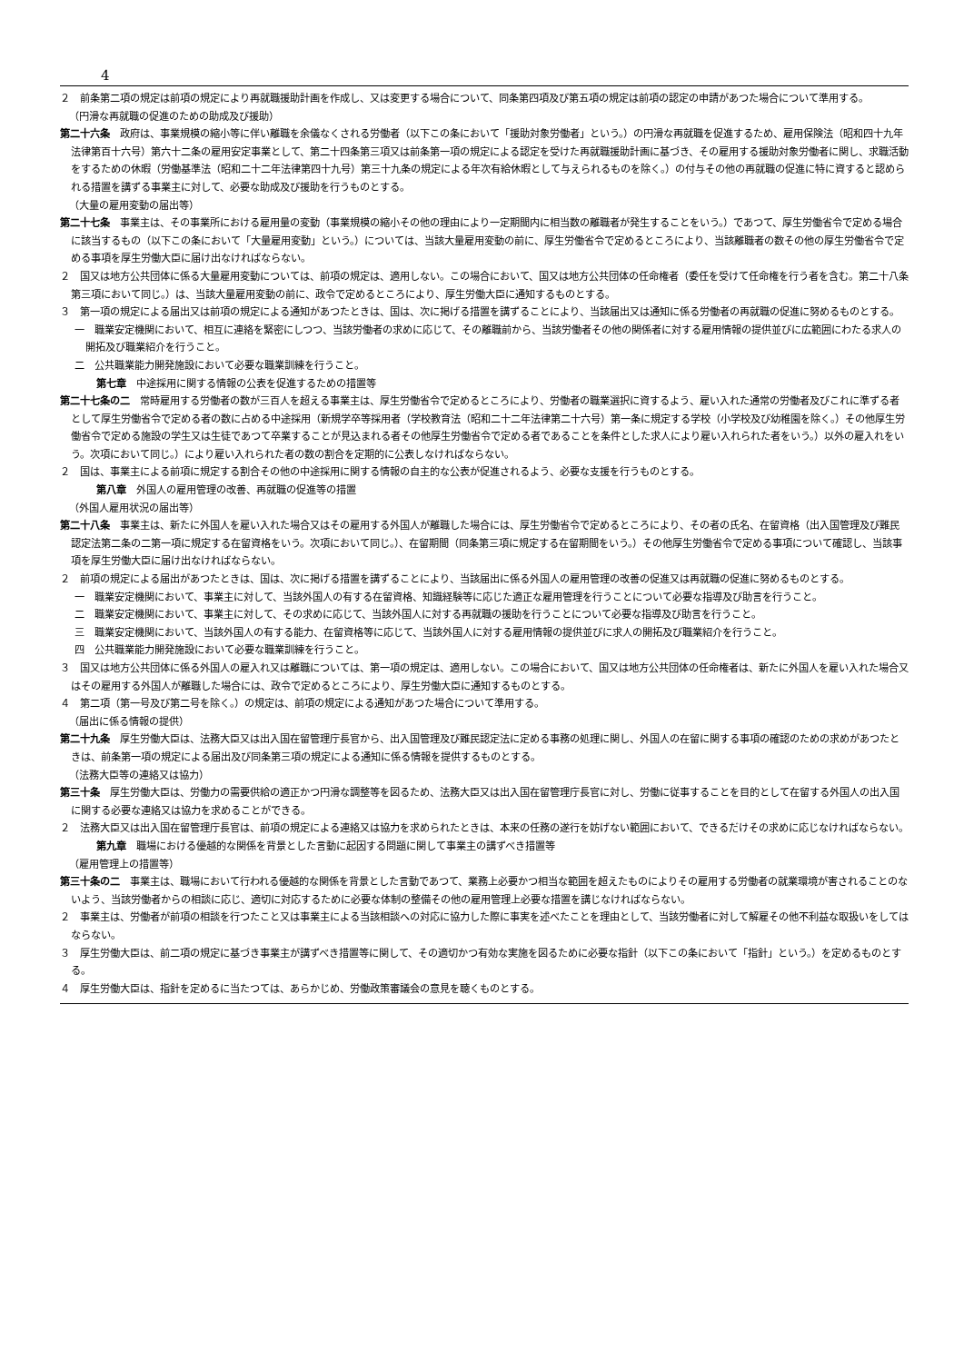4
２　前条第二項の規定は前項の規定により再就職援助計画を作成し、又は変更する場合について、同条第四項及び第五項の規定は前項の認定の申請があつた場合について準用する。
（円滑な再就職の促進のための助成及び援助）
第二十六条　政府は、事業規模の縮小等に伴い離職を余儀なくされる労働者（以下この条において「援助対象労働者」という。）の円滑な再就職を促進するため、雇用保険法（昭和四十九年法律第百十六号）第六十二条の雇用安定事業として、第二十四条第三項又は前条第一項の規定による認定を受けた再就職援助計画に基づき、その雇用する援助対象労働者に関し、求職活動をするための休暇（労働基準法（昭和二十二年法律第四十九号）第三十九条の規定による年次有給休暇として与えられるものを除く。）の付与その他の再就職の促進に特に資すると認められる措置を講ずる事業主に対して、必要な助成及び援助を行うものとする。
（大量の雇用変動の届出等）
第二十七条　事業主は、その事業所における雇用量の変動（事業規模の縮小その他の理由により一定期間内に相当数の離職者が発生することをいう。）であつて、厚生労働省令で定める場合に該当するもの（以下この条において「大量雇用変動」という。）については、当該大量雇用変動の前に、厚生労働省令で定めるところにより、当該離職者の数その他の厚生労働省令で定める事項を厚生労働大臣に届け出なければならない。
２　国又は地方公共団体に係る大量雇用変動については、前項の規定は、適用しない。この場合において、国又は地方公共団体の任命権者（委任を受けて任命権を行う者を含む。第二十八条第三項において同じ。）は、当該大量雇用変動の前に、政令で定めるところにより、厚生労働大臣に通知するものとする。
３　第一項の規定による届出又は前項の規定による通知があつたときは、国は、次に掲げる措置を講ずることにより、当該届出又は通知に係る労働者の再就職の促進に努めるものとする。
一　職業安定機関において、相互に連絡を緊密にしつつ、当該労働者の求めに応じて、その離職前から、当該労働者その他の関係者に対する雇用情報の提供並びに広範囲にわたる求人の開拓及び職業紹介を行うこと。
二　公共職業能力開発施設において必要な職業訓練を行うこと。
第七章　中途採用に関する情報の公表を促進するための措置等
第二十七条の二　常時雇用する労働者の数が三百人を超える事業主は、厚生労働省令で定めるところにより、労働者の職業選択に資するよう、雇い入れた通常の労働者及びこれに準ずる者として厚生労働省令で定める者の数に占める中途採用（新規学卒等採用者（学校教育法（昭和二十二年法律第二十六号）第一条に規定する学校（小学校及び幼稚園を除く。）その他厚生労働省令で定める施設の学生又は生徒であつて卒業することが見込まれる者その他厚生労働省令で定める者であることを条件とした求人により雇い入れられた者をいう。）以外の雇入れをいう。次項において同じ。）により雇い入れられた者の数の割合を定期的に公表しなければならない。
２　国は、事業主による前項に規定する割合その他の中途採用に関する情報の自主的な公表が促進されるよう、必要な支援を行うものとする。
第八章　外国人の雇用管理の改善、再就職の促進等の措置
（外国人雇用状況の届出等）
第二十八条　事業主は、新たに外国人を雇い入れた場合又はその雇用する外国人が離職した場合には、厚生労働省令で定めるところにより、その者の氏名、在留資格（出入国管理及び難民認定法第二条の二第一項に規定する在留資格をいう。次項において同じ。）、在留期間（同条第三項に規定する在留期間をいう。）その他厚生労働省令で定める事項について確認し、当該事項を厚生労働大臣に届け出なければならない。
２　前項の規定による届出があつたときは、国は、次に掲げる措置を講ずることにより、当該届出に係る外国人の雇用管理の改善の促進又は再就職の促進に努めるものとする。
一　職業安定機関において、事業主に対して、当該外国人の有する在留資格、知識経験等に応じた適正な雇用管理を行うことについて必要な指導及び助言を行うこと。
二　職業安定機関において、事業主に対して、その求めに応じて、当該外国人に対する再就職の援助を行うことについて必要な指導及び助言を行うこと。
三　職業安定機関において、当該外国人の有する能力、在留資格等に応じて、当該外国人に対する雇用情報の提供並びに求人の開拓及び職業紹介を行うこと。
四　公共職業能力開発施設において必要な職業訓練を行うこと。
３　国又は地方公共団体に係る外国人の雇入れ又は離職については、第一項の規定は、適用しない。この場合において、国又は地方公共団体の任命権者は、新たに外国人を雇い入れた場合又はその雇用する外国人が離職した場合には、政令で定めるところにより、厚生労働大臣に通知するものとする。
４　第二項（第一号及び第二号を除く。）の規定は、前項の規定による通知があつた場合について準用する。
（届出に係る情報の提供）
第二十九条　厚生労働大臣は、法務大臣又は出入国在留管理庁長官から、出入国管理及び難民認定法に定める事務の処理に関し、外国人の在留に関する事項の確認のための求めがあつたときは、前条第一項の規定による届出及び同条第三項の規定による通知に係る情報を提供するものとする。
（法務大臣等の連絡又は協力）
第三十条　厚生労働大臣は、労働力の需要供給の適正かつ円滑な調整等を図るため、法務大臣又は出入国在留管理庁長官に対し、労働に従事することを目的として在留する外国人の出入国に関する必要な連絡又は協力を求めることができる。
２　法務大臣又は出入国在留管理庁長官は、前項の規定による連絡又は協力を求められたときは、本来の任務の遂行を妨げない範囲において、できるだけその求めに応じなければならない。
第九章　職場における優越的な関係を背景とした言動に起因する問題に関して事業主の講ずべき措置等
（雇用管理上の措置等）
第三十条の二　事業主は、職場において行われる優越的な関係を背景とした言動であつて、業務上必要かつ相当な範囲を超えたものによりその雇用する労働者の就業環境が害されることのないよう、当該労働者からの相談に応じ、適切に対応するために必要な体制の整備その他の雇用管理上必要な措置を講じなければならない。
２　事業主は、労働者が前項の相談を行つたこと又は事業主による当該相談への対応に協力した際に事実を述べたことを理由として、当該労働者に対して解雇その他不利益な取扱いをしてはならない。
３　厚生労働大臣は、前二項の規定に基づき事業主が講ずべき措置等に関して、その適切かつ有効な実施を図るために必要な指針（以下この条において「指針」という。）を定めるものとする。
４　厚生労働大臣は、指針を定めるに当たつては、あらかじめ、労働政策審議会の意見を聴くものとする。